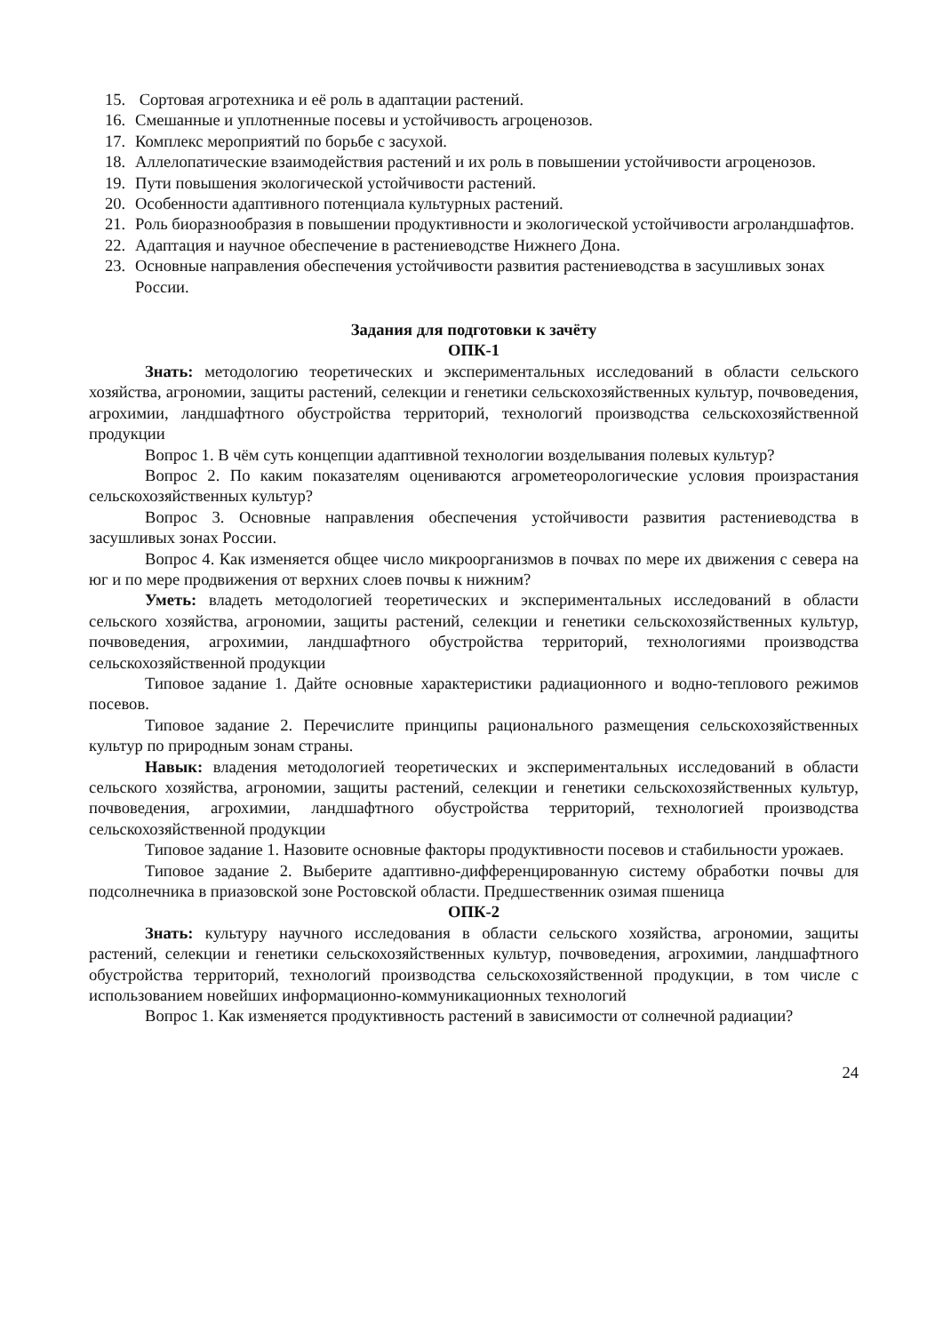15. Сортовая агротехника и её роль в адаптации растений.
16. Смешанные и уплотненные посевы и устойчивость агроценозов.
17. Комплекс мероприятий по борьбе с засухой.
18. Аллелопатические взаимодействия растений и их роль в повышении устойчивости агроценозов.
19. Пути повышения экологической устойчивости растений.
20. Особенности адаптивного потенциала культурных растений.
21. Роль биоразнообразия в повышении продуктивности и экологической устойчивости агроландшафтов.
22. Адаптация и научное обеспечение в растениеводстве Нижнего Дона.
23. Основные направления обеспечения устойчивости развития растениеводства в засушливых зонах России.
Задания для подготовки к зачёту
ОПК-1
Знать: методологию теоретических и экспериментальных исследований в области сельского хозяйства, агрономии, защиты растений, селекции и генетики сельскохозяйственных культур, почвоведения, агрохимии, ландшафтного обустройства территорий, технологий производства сельскохозяйственной продукции
Вопрос 1. В чём суть концепции адаптивной технологии возделывания полевых культур?
Вопрос 2. По каким показателям оцениваются агрометеорологические условия произрастания сельскохозяйственных культур?
Вопрос 3. Основные направления обеспечения устойчивости развития растениеводства в засушливых зонах России.
Вопрос 4. Как изменяется общее число микроорганизмов в почвах по мере их движения с севера на юг и по мере продвижения от верхних слоев почвы к нижним?
Уметь: владеть методологией теоретических и экспериментальных исследований в области сельского хозяйства, агрономии, защиты растений, селекции и генетики сельскохозяйственных культур, почвоведения, агрохимии, ландшафтного обустройства территорий, технологиями производства сельскохозяйственной продукции
Типовое задание 1. Дайте основные характеристики радиационного и водно-теплового режимов посевов.
Типовое задание 2. Перечислите принципы рационального размещения сельскохозяйственных культур по природным зонам страны.
Навык: владения методологией теоретических и экспериментальных исследований в области сельского хозяйства, агрономии, защиты растений, селекции и генетики сельскохозяйственных культур, почвоведения, агрохимии, ландшафтного обустройства территорий, технологией производства сельскохозяйственной продукции
Типовое задание 1. Назовите основные факторы продуктивности посевов и стабильности урожаев.
Типовое задание 2. Выберите адаптивно-дифференцированную систему обработки почвы для подсолнечника в приазовской зоне Ростовской области. Предшественник озимая пшеница
ОПК-2
Знать: культуру научного исследования в области сельского хозяйства, агрономии, защиты растений, селекции и генетики сельскохозяйственных культур, почвоведения, агрохимии, ландшафтного обустройства территорий, технологий производства сельскохозяйственной продукции, в том числе с использованием новейших информационно-коммуникационных технологий
Вопрос 1. Как изменяется продуктивность растений в зависимости от солнечной радиации?
24